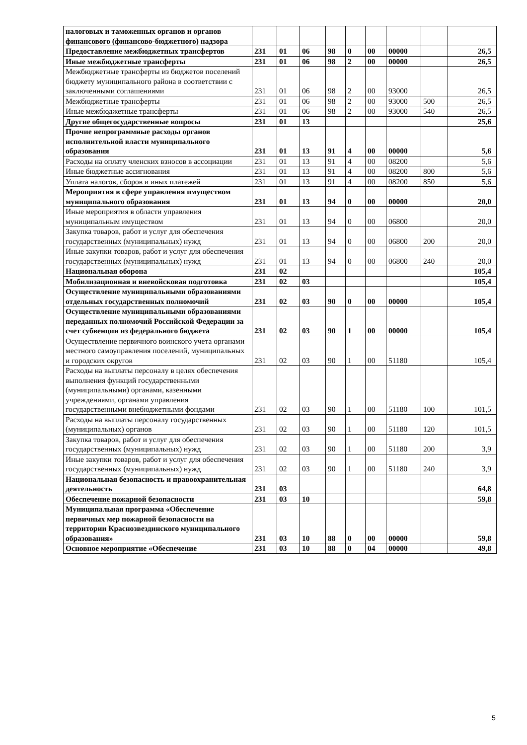| налоговых и таможенных органов и органов финансового (финансово-бюджетного) надзора | | | | | | | | | |
| Предоставление межбюджетных трансфертов | 231 | 01 | 06 | 98 | 0 | 00 | 00000 | | 26,5 |
| Иные межбюджетные трансферты | 231 | 01 | 06 | 98 | 2 | 00 | 00000 | | 26,5 |
| Межбюджетные трансферты из бюджетов поселений бюджету муниципального района в соответствии с заключенными соглашениями | 231 | 01 | 06 | 98 | 2 | 00 | 93000 | | 26,5 |
| Межбюджетные трансферты | 231 | 01 | 06 | 98 | 2 | 00 | 93000 | 500 | 26,5 |
| Иные межбюджетные трансферты | 231 | 01 | 06 | 98 | 2 | 00 | 93000 | 540 | 26,5 |
| Другие общегосударственные вопросы | 231 | 01 | 13 | | | | | | 25,6 |
| Прочие непрограммные расходы органов исполнительной власти муниципального образования | 231 | 01 | 13 | 91 | 4 | 00 | 00000 | | 5,6 |
| Расходы на оплату членских взносов в ассоциации | 231 | 01 | 13 | 91 | 4 | 00 | 08200 | | 5,6 |
| Иные бюджетные ассигнования | 231 | 01 | 13 | 91 | 4 | 00 | 08200 | 800 | 5,6 |
| Уплата налогов, сборов и иных платежей | 231 | 01 | 13 | 91 | 4 | 00 | 08200 | 850 | 5,6 |
| Мероприятия в сфере управления имуществом муниципального образования | 231 | 01 | 13 | 94 | 0 | 00 | 00000 | | 20,0 |
| Иные мероприятия в области управления муниципальным имуществом | 231 | 01 | 13 | 94 | 0 | 00 | 06800 | | 20,0 |
| Закупка товаров, работ и услуг для обеспечения государственных (муниципальных) нужд | 231 | 01 | 13 | 94 | 0 | 00 | 06800 | 200 | 20,0 |
| Иные закупки товаров, работ и услуг для обеспечения государственных (муниципальных) нужд | 231 | 01 | 13 | 94 | 0 | 00 | 06800 | 240 | 20,0 |
| Национальная оборона | 231 | 02 | | | | | | | 105,4 |
| Мобилизационная и вневойсковая подготовка | 231 | 02 | 03 | | | | | | 105,4 |
| Осуществление муниципальными образованиями отдельных государственных полномочий | 231 | 02 | 03 | 90 | 0 | 00 | 00000 | | 105,4 |
| Осуществление муниципальными образованиями переданных полномочий Российской Федерации за счет субвенции из федерального бюджета | 231 | 02 | 03 | 90 | 1 | 00 | 00000 | | 105,4 |
| Осуществление первичного воинского учета органами местного самоуправления поселений, муниципальных и городских округов | 231 | 02 | 03 | 90 | 1 | 00 | 51180 | | 105,4 |
| Расходы на выплаты персоналу в целях обеспечения выполнения функций государственными (муниципальными) органами, казенными учреждениями, органами управления государственными внебюджетными фондами | 231 | 02 | 03 | 90 | 1 | 00 | 51180 | 100 | 101,5 |
| Расходы на выплаты персоналу государственных (муниципальных) органов | 231 | 02 | 03 | 90 | 1 | 00 | 51180 | 120 | 101,5 |
| Закупка товаров, работ и услуг для обеспечения государственных (муниципальных) нужд | 231 | 02 | 03 | 90 | 1 | 00 | 51180 | 200 | 3,9 |
| Иные закупки товаров, работ и услуг для обеспечения государственных (муниципальных) нужд | 231 | 02 | 03 | 90 | 1 | 00 | 51180 | 240 | 3,9 |
| Национальная безопасность и правоохранительная деятельность | 231 | 03 | | | | | | | 64,8 |
| Обеспечение пожарной безопасности | 231 | 03 | 10 | | | | | | 59,8 |
| Муниципальная программа «Обеспечение первичных мер пожарной безопасности на территории Краснозвездинского муниципального образования» | 231 | 03 | 10 | 88 | 0 | 00 | 00000 | | 59,8 |
| Основное мероприятие «Обеспечение | 231 | 03 | 10 | 88 | 0 | 04 | 00000 | | 49,8 |
5